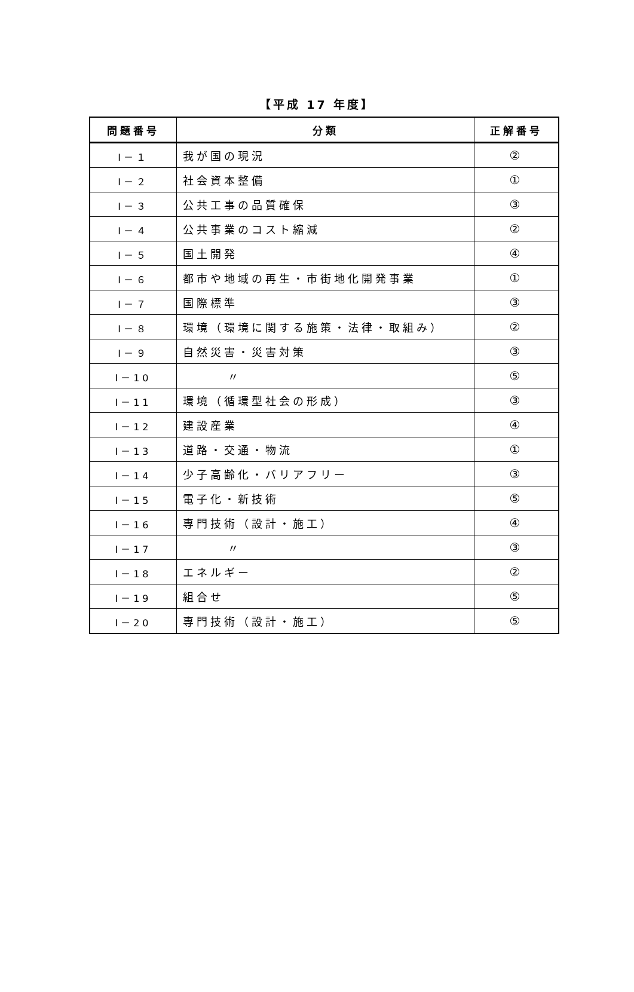【平成 17 年度】
| 問題番号 | 分類 | 正解番号 |
| --- | --- | --- |
| Ⅰ－１ | 我が国の現況 | ② |
| Ⅰ－２ | 社会資本整備 | ① |
| Ⅰ－３ | 公共工事の品質確保 | ③ |
| Ⅰ－４ | 公共事業のコスト縮減 | ② |
| Ⅰ－５ | 国土開発 | ④ |
| Ⅰ－６ | 都市や地域の再生・市街地化開発事業 | ① |
| Ⅰ－７ | 国際標準 | ③ |
| Ⅰ－８ | 環境（環境に関する施策・法律・取組み） | ② |
| Ⅰ－９ | 自然災害・災害対策 | ③ |
| Ⅰ－10 | 〃 | ⑤ |
| Ⅰ－11 | 環境（循環型社会の形成） | ③ |
| Ⅰ－12 | 建設産業 | ④ |
| Ⅰ－13 | 道路・交通・物流 | ① |
| Ⅰ－14 | 少子高齢化・バリアフリー | ③ |
| Ⅰ－15 | 電子化・新技術 | ⑤ |
| Ⅰ－16 | 専門技術（設計・施工） | ④ |
| Ⅰ－17 | 〃 | ③ |
| Ⅰ－18 | エネルギー | ② |
| Ⅰ－19 | 組合せ | ⑤ |
| Ⅰ－20 | 専門技術（設計・施工） | ⑤ |